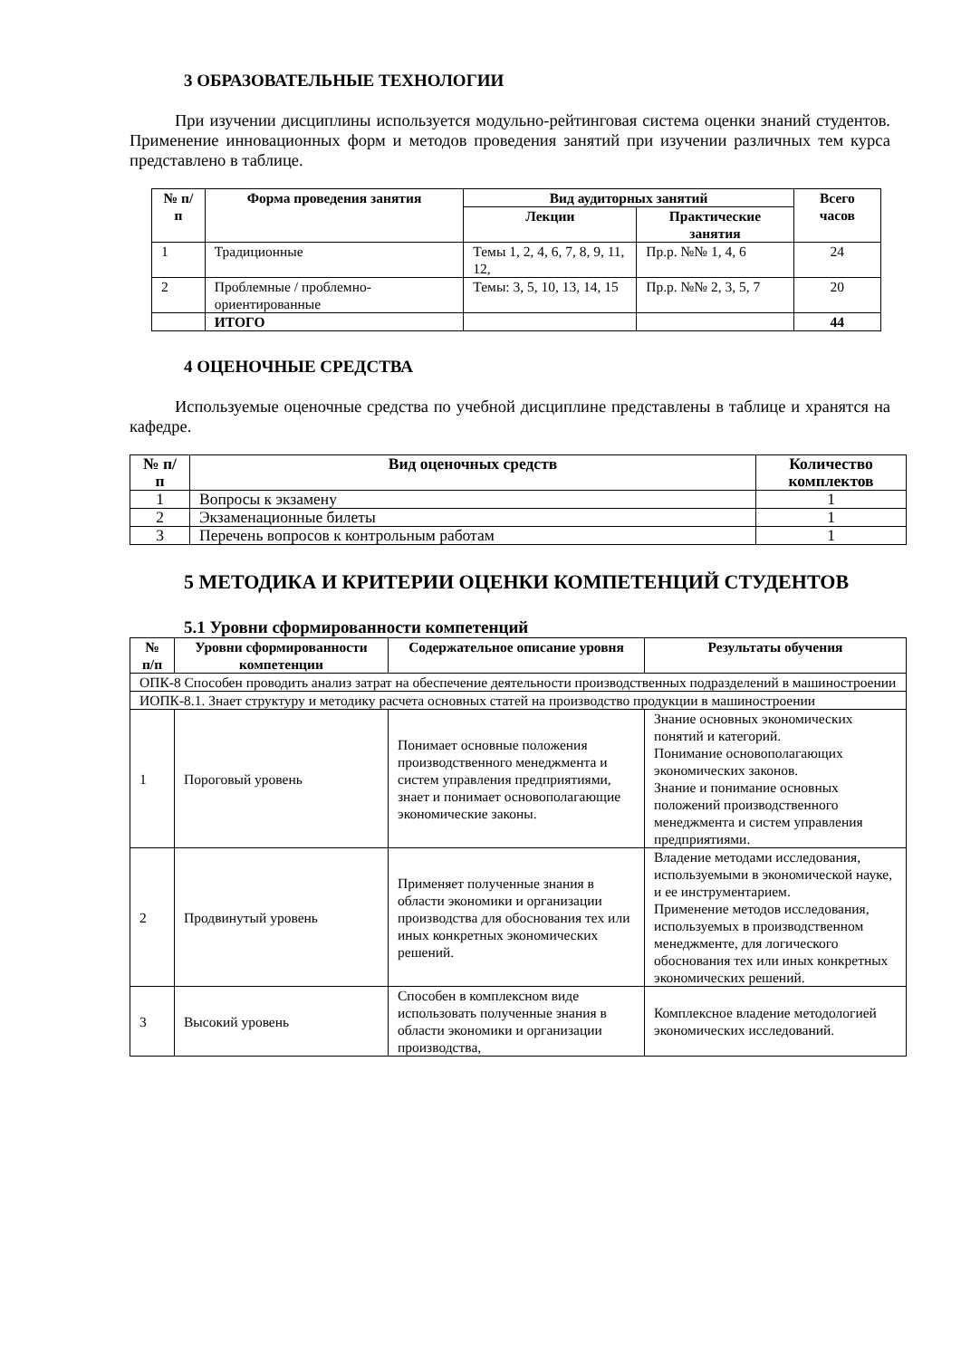3 ОБРАЗОВАТЕЛЬНЫЕ ТЕХНОЛОГИИ
При изучении дисциплины используется модульно-рейтинговая система оценки знаний студентов. Применение инновационных форм и методов проведения занятий при изучении различных тем курса представлено в таблице.
| № п/п | Форма проведения занятия | Вид аудиторных занятий | | Всего часов |
| --- | --- | --- | --- | --- |
| | | Лекции | Практические занятия | |
| 1 | Традиционные | Темы 1, 2, 4, 6, 7, 8, 9, 11, 12, | Пр.р. №№ 1, 4, 6 | 24 |
| 2 | Проблемные / проблемно-ориентированные | Темы: 3, 5, 10, 13, 14, 15 | Пр.р. №№ 2, 3, 5, 7 | 20 |
| | ИТОГО | | | 44 |
4 ОЦЕНОЧНЫЕ СРЕДСТВА
Используемые оценочные средства по учебной дисциплине представлены в таблице и хранятся на кафедре.
| № п/п | Вид оценочных средств | Количество комплектов |
| --- | --- | --- |
| 1 | Вопросы к экзамену | 1 |
| 2 | Экзаменационные билеты | 1 |
| 3 | Перечень вопросов к контрольным работам | 1 |
5 МЕТОДИКА И КРИТЕРИИ ОЦЕНКИ КОМПЕТЕНЦИЙ СТУДЕНТОВ
5.1 Уровни сформированности компетенций
| № п/п | Уровни сформированности компетенции | Содержательное описание уровня | Результаты обучения |
| --- | --- | --- | --- |
| ОПК-8 Способен проводить анализ затрат на обеспечение деятельности производственных подразделений в машиностроении | | | |
| ИОПК-8.1. Знает структуру и методику расчета основных статей на производство продукции в машиностроении | | | |
| 1 | Пороговый уровень | Понимает основные положения производственного менеджмента и систем управления предприятиями, знает и понимает основополагающие экономические законы. | Знание основных экономических понятий и категорий. Понимание основополагающих экономических законов. Знание и понимание основных положений производственного менеджмента и систем управления предприятиями. |
| 2 | Продвинутый уровень | Применяет полученные знания в области экономики и организации производства для обоснования тех или иных конкретных экономических решений. | Владение методами исследования, используемыми в экономической науке, и ее инструментарием. Применение методов исследования, используемых в производственном менеджменте, для логического обоснования тех или иных конкретных экономических решений. |
| 3 | Высокий уровень | Способен в комплексном виде использовать полученные знания в области экономики и организации производства, | Комплексное владение методологией экономических исследований. |